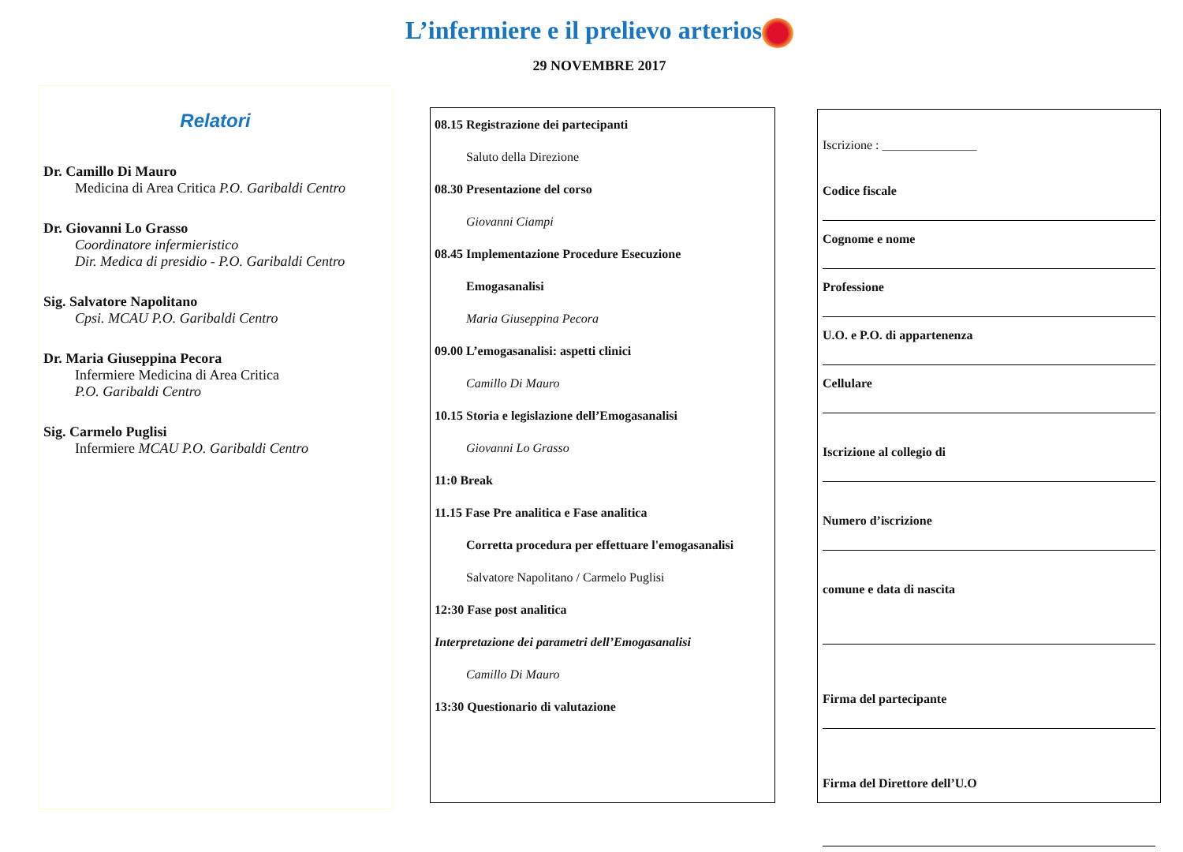L’infermiere e il prelievo arterios
29 NOVEMBRE 2017
Relatori
Dr. Camillo Di Mauro
Medicina di Area Critica P.O. Garibaldi Centro
Dr. Giovanni Lo Grasso
Coordinatore infermieristico
Dir. Medica di presidio - P.O. Garibaldi Centro
Sig. Salvatore Napolitano
Cpsi. MCAU P.O. Garibaldi Centro
Dr. Maria Giuseppina Pecora
Infermiere Medicina di Area Critica
P.O. Garibaldi Centro
Sig. Carmelo Puglisi
Infermiere MCAU P.O. Garibaldi Centro
08.15 Registrazione dei partecipanti
Saluto della Direzione
08.30 Presentazione del corso
Giovanni Ciampi
08.45 Implementazione Procedure Esecuzione
Emogasanalisi
Maria Giuseppina Pecora
09.00 L’emogasanalisi: aspetti clinici
Camillo Di Mauro
10.15 Storia e legislazione dell’Emogasanalisi
Giovanni Lo Grasso
11:0 Break
11.15 Fase Pre analitica e Fase analitica
Corretta procedura per effettuare l'emogasanalisi
Salvatore Napolitano / Carmelo Puglisi
12:30 Fase post analitica
Interpretazione dei parametri dell’Emogasanalisi
Camillo Di Mauro
13:30 Questionario di valutazione
Iscrizione : _______________
Codice fiscale
Cognome e nome
Professione
U.O. e P.O. di appartenenza
Cellulare
Iscrizione al collegio di
Numero d’iscrizione
comune e data di nascita
Firma del partecipante
Firma del Direttore dell’U.O